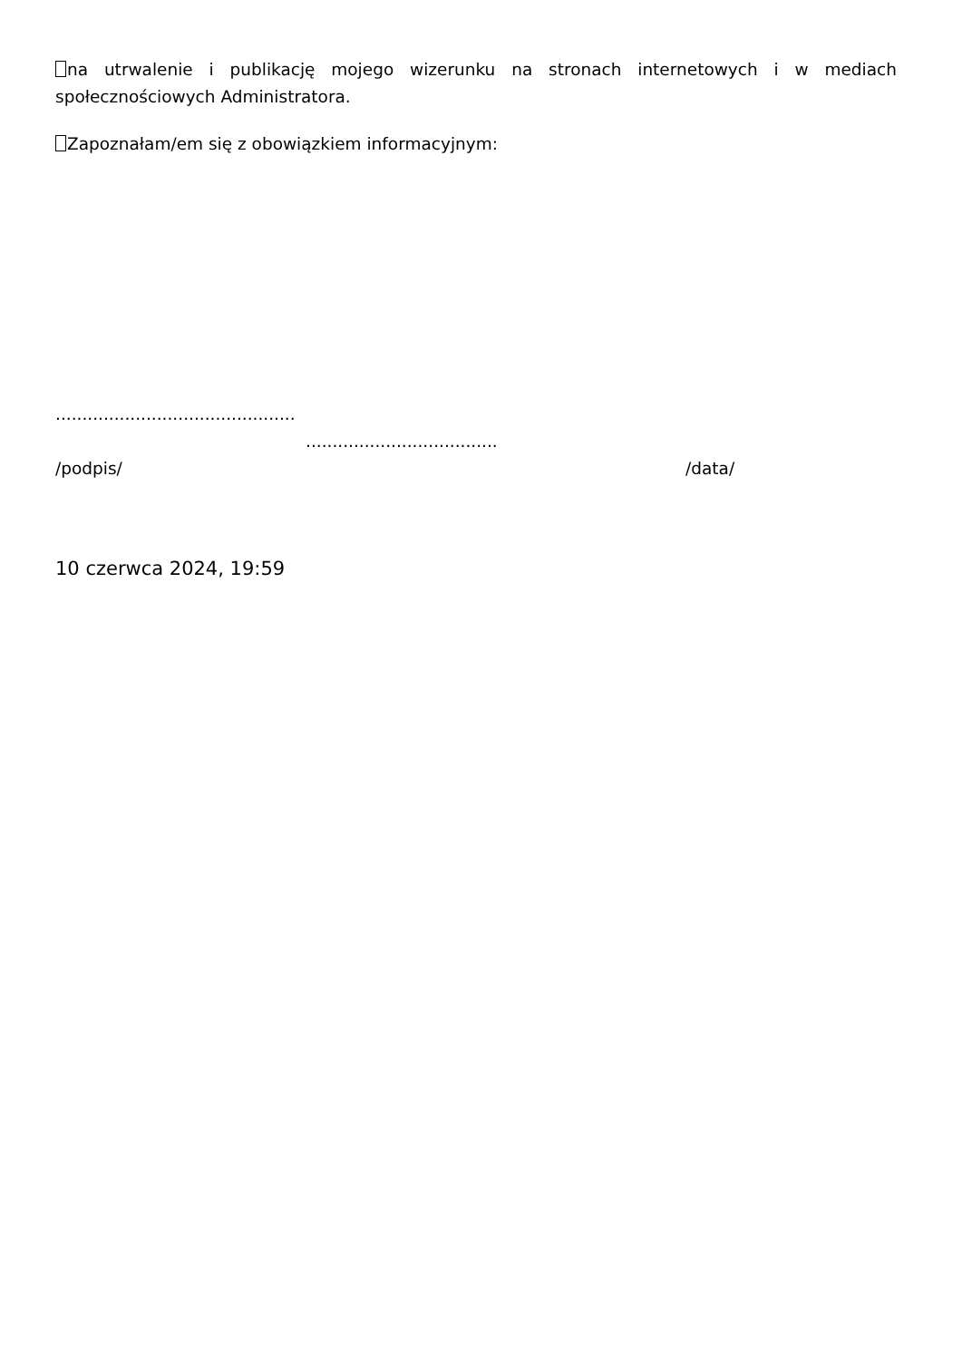na utrwalenie i publikację mojego wizerunku na stronach internetowych i w mediach społecznościowych Administratora.
Zapoznałam/em się z obowiązkiem informacyjnym:
.............................................
....................................
/podpis/ /data/
10 czerwca 2024, 19:59